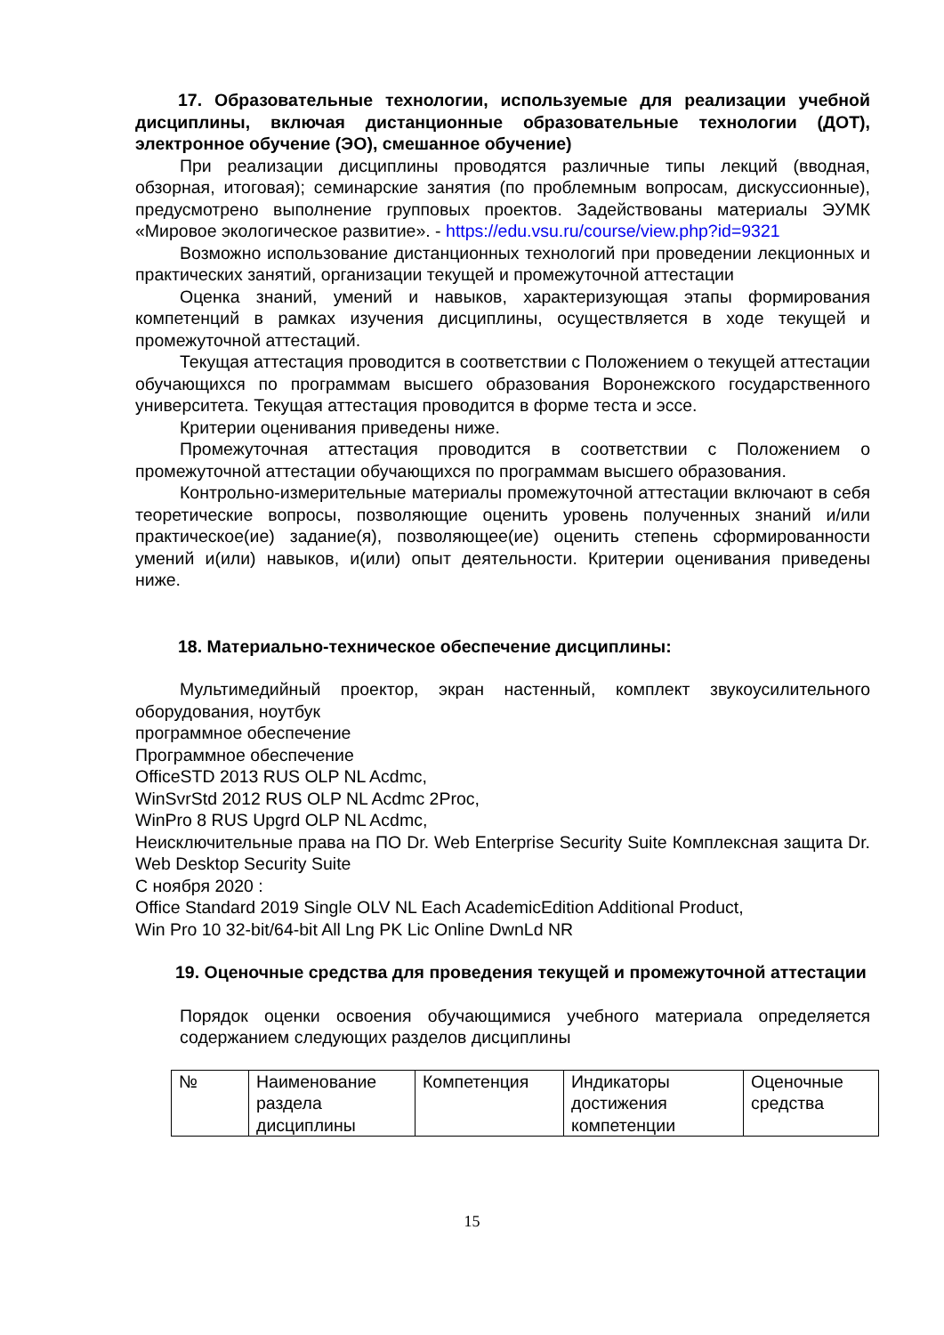17. Образовательные технологии, используемые для реализации учебной дисциплины, включая дистанционные образовательные технологии (ДОТ), электронное обучение (ЭО), смешанное обучение)
При реализации дисциплины проводятся различные типы лекций (вводная, обзорная, итоговая); семинарские занятия (по проблемным вопросам, дискуссионные), предусмотрено выполнение групповых проектов. Задействованы материалы ЭУМК «Мировое экологическое развитие». - https://edu.vsu.ru/course/view.php?id=9321
Возможно использование дистанционных технологий при проведении лекционных и практических занятий, организации текущей и промежуточной аттестации
Оценка знаний, умений и навыков, характеризующая этапы формирования компетенций в рамках изучения дисциплины, осуществляется в ходе текущей и промежуточной аттестаций.
Текущая аттестация проводится в соответствии с Положением о текущей аттестации обучающихся по программам высшего образования Воронежского государственного университета. Текущая аттестация проводится в форме теста и эссе.
Критерии оценивания приведены ниже.
Промежуточная аттестация проводится в соответствии с Положением о промежуточной аттестации обучающихся по программам высшего образования.
Контрольно-измерительные материалы промежуточной аттестации включают в себя теоретические вопросы, позволяющие оценить уровень полученных знаний и/или практическое(ие) задание(я), позволяющее(ие) оценить степень сформированности умений и(или) навыков, и(или) опыт деятельности. Критерии оценивания приведены ниже.
18. Материально-техническое обеспечение дисциплины:
Мультимедийный проектор, экран настенный, комплект звукоусилительного оборудования, ноутбук
программное обеспечение
Программное обеспечение
OfficeSTD 2013 RUS OLP NL Acdmc,
WinSvrStd 2012 RUS OLP NL Acdmc 2Proc,
WinPro 8 RUS Upgrd OLP NL Acdmc,
Неисключительные права на ПО Dr. Web Enterprise Security Suite Комплексная защита Dr. Web Desktop Security Suite
С ноября 2020 :
Office Standard 2019 Single OLV NL Each AcademicEdition Additional Product,
Win Pro 10 32-bit/64-bit All Lng PK Lic Online DwnLd NR
19. Оценочные средства для проведения текущей и промежуточной аттестации
Порядок оценки освоения обучающимися учебного материала определяется содержанием следующих разделов дисциплины
| № | Наименование раздела дисциплины | Компетенция | Индикаторы достижения компетенции | Оценочные средства |
15